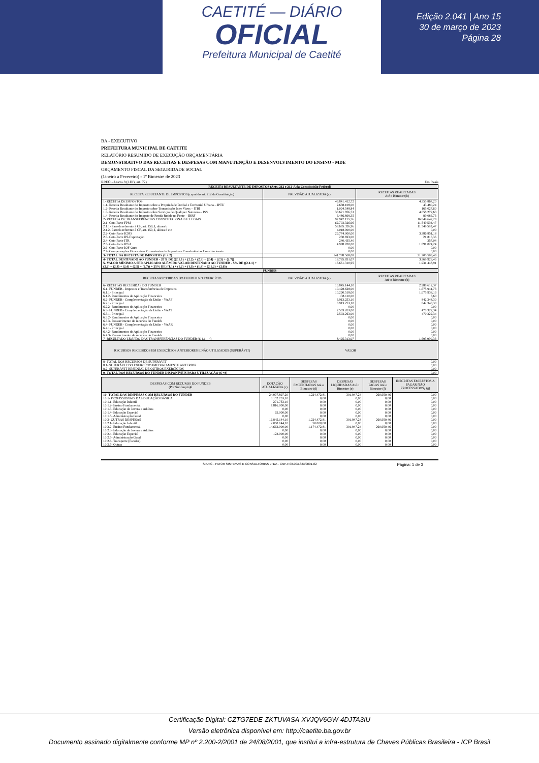CAETITÉ — DIÁRIO
OFICIAL
Prefeitura Municipal de Caetité
Edição 2.041 | Ano 15
30 de março de 2023
Página 28
BA - EXECUTIVO
PREFEITURA MUNICIPAL DE CAETITE
RELATÓRIO RESUMIDO DE EXECUÇÃO ORÇAMENTÁRIA
DEMONSTRATIVO DAS RECEITAS E DESPESAS COM MANUTENÇÃO E DESENVOLVIMENTO DO ENSINO - MDE
ORÇAMENTO FISCAL DA SEGURIDADE SOCIAL
(Janeiro a Fevereiro) - 1º Bimestre de 2023
RREO - Anexo 8 (LDB, art. 72) Em Reais
| RECEITA RESULTANTE DE IMPOSTOS (Arts. 212 e 212-A da Constituição Federal) | | |
| RECEITA RESULTANTE DE IMPOSTOS (caput do art. 212 da Constituição) | PREVISÃO ATUALIZADA (a) | RECEITAS REALIZADAS Até o Bimestre(b) |
| 1- RECEITA DE IMPOSTOS | 43.841.412,72 | 4.355.867,20 |
| 1.1- Receita Resultante do Imposto sobre a Propriedade Predial e Territorial Urbana – IPTU | 2.638.108,00 | 43.480,24 |
| 1.2- Receita Resultante do Imposto sobre Transmissão Inter Vivos – ITBI | 1.094.548,84 | 165.027,60 |
| 1.3- Receita Resultante do Imposto sobre Serviços de Qualquer Natureza – ISS | 33.621.856,53 | 4.058.272,63 |
| 1.4- Receita Resultante do Imposto de Renda Retido na Fonte – IRRF | 6.486.899,35 | 89.086,73 |
| 2- RECEITA DE TRANSFERÊNCIAS CONSTITUCIONAIS E LEGAIS | 97.947.155,36 | 16.849.642,29 |
| 2.1- Cota-Parte FPM | 62.703.326,96 | 11.549.593,47 |
| 2.1.1- Parcela referente à CF, art. 159, I, alínea b | 58.685.326,96 | 11.549.593,47 |
| 2.1.2- Parcela referente à CF, art. 159, I, alínea d e e | 4.018.000,00 | 0,00 |
| 2.2- Cota-Parte ICMS | 29.774.000,00 | 3.386.851,18 |
| 2.3- Cota-Parte IPI-Exportação | 230.693,00 | 21.816,36 |
| 2.4- Cota-Parte ITR | 240.435,40 | 357,04 |
| 2.5- Cota-Parte IPVA | 4.998.700,00 | 1.891.024,24 |
| 2.6- Cota-Parte IOF-Ouro | 0,00 | 0,00 |
| 2.7- Compensações Financeiras Provenientes de Impostos e Transferências Constitucionais | 0,00 | 0,00 |
| 3- TOTAL DA RECEITA DE IMPOSTOS (1 + 2) | 141.788.568,08 | 21.205.509,49 |
| 4- TOTAL DESTINADO AO FUNDEB - 20% DE ((2.1.1) + (2.2) + (2.3) + (2.4) + (2.5) + (2.7)) | 18.785.831,07 | 3.369.928,46 |
| 5- VALOR MÍNIMO A SER APLICADO ALÉM DO VALOR DESTINADO AO FUNDEB - 5% DE ((2.1.1) + (2.2) + (2.3) + (2.4) + (2.5) + (2.7)) + 25% DE ((1.1) + (1.2) + (1.3) + (1.4) + (2.1.2) + (2.6)) | 16.661.310,95 | 1.931.448,91 |
| FUNDEB | | |
| RECEITAS RECEBIDAS DO FUNDEB NO EXERCÍCIO | PREVISÃO ATUALIZADA (a) | RECEITAS REALIZADAS Até o Bimestre (b) |
| 6- RECEITAS RECEBIDAS DO FUNDEB | 16.845.144,10 | 2.988.612,37 |
| 6.1- FUNDEB - Impostos e Transferências de Impostos | 10.428.628,00 | 1.675.941,73 |
| 6.1.1- Principal | 10.290.518,00 | 1.675.938,13 |
| 6.1.2- Rendimentos de Aplicação Financeira | 138.110,00 | 3,60 |
| 6.2- FUNDEB - Complementação da União - VAAF | 3.913.253,10 | 842.348,30 |
| 6.2.1- Principal | 3.913.253,10 | 842.348,30 |
| 6.2.2- Rendimentos de Aplicação Financeira | 0,00 | 0,00 |
| 6.3- FUNDEB - Complementação da União - VAAT | 2.503.263,00 | 470.322,34 |
| 6.3.1- Principal | 2.503.263,00 | 470.322,34 |
| 6.3.2- Rendimentos de Aplicação Financeira | 0,00 | 0,00 |
| 6.3.3- Ressarcimento de recursos do Fundeb | 0,00 | 0,00 |
| 6.4- FUNDEB - Complementação da União - VAAR | 0,00 | 0,00 |
| 6.4.1- Principal | 0,00 | 0,00 |
| 6.4.2- Rendimentos de Aplicação Financeira | 0,00 | 0,00 |
| 6.4.3- Ressarcimento de recursos do Fundeb | 0,00 | 0,00 |
| 7- RESULTADO LÍQUIDO DAS TRANSFERÊNCIAS DO FUNDEB (6.1.1 – 4) | -8.495.313,07 | -1.693.990,33 |
| RECURSOS RECEBIDOS EM EXERCÍCIOS ANTERIORES E NÃO UTILIZADOS (SUPERÁVIT) | VALOR | |
| 8- TOTAL DOS RECURSOS DE SUPERÁVIT | 0,00 | |
| 8.1- SUPERÁVIT DO EXERCÍCIO IMEDIATAMENTE ANTERIOR | 0,00 | |
| 8.2- SUPERÁVIT RESIDUAL DE OUTROS EXERCÍCIOS | 0,00 | |
| 9- TOTAL DOS RECURSOS DO FUNDEB DISPONÍVEIS PARA UTILIZAÇÃO (6 +8) | 0,00 | |
| DESPESAS COM RECUROS DO FUNDEB (Por Subfunção)6 | DOTAÇÃO ATUALIZADA (c) | DESPESAS EMPENHADAS Até o Bimestre (d) | DESPESAS LIQUIDADAS Até o Bimestre (e) | DESPESAS PAGAS Até o Bimestre (f) | INSCRITAS EM RESTOS A PAGAR NÃO PROCESSADOS<sub>6</sub> (g) |
| --- | --- | --- | --- | --- | --- |
| 10- TOTAL DAS DESPESAS COM RECURSOS DO FUNDEB | 24.997.897,20 | 1.224.472,81 | 301.947,24 | 260.950,46 | 0,00 |
| 10.1- PROFISSIONAIS DA EDUCAÇÃO BÁSICA | 8.152.753,10 | 0,00 | 0,00 | 0,00 | 0,00 |
| 10.1.1- Educação Infantil | 271.753,10 | 0,00 | 0,00 | 0,00 | 0,00 |
| 10.1.2- Ensino Fundamental | 7.816.000,00 | 0,00 | 0,00 | 0,00 | 0,00 |
| 10.1.3- Educação de Jovens e Adultos | 0,00 | 0,00 | 0,00 | 0,00 | 0,00 |
| 10.1.4- Educação Especial | 65.000,00 | 0,00 | 0,00 | 0,00 | 0,00 |
| 10.1.5- Administração Geral | 0,00 | 0,00 | 0,00 | 0,00 | 0,00 |
| 10.2- OUTRAS DESPESAS | 16.845.144,10 | 1.224.472,81 | 301.947,24 | 260.950,46 | 0,00 |
| 10.2.1- Educação Infantil | 2.060.144,10 | 50.000,00 | 0,00 | 0,00 | 0,00 |
| 10.2.2- Ensino Fundamental | 14.663.000,00 | 1.174.472,81 | 301.947,24 | 260.950,46 | 0,00 |
| 10.2.3- Educação de Jovens e Adultos | 0,00 | 0,00 | 0,00 | 0,00 | 0,00 |
| 10.2.4- Educação Especial | 122.000,00 | 0,00 | 0,00 | 0,00 | 0,00 |
| 10.2.5- Administração Geral | 0,00 | 0,00 | 0,00 | 0,00 | 0,00 |
| 10.2.6- Transporte (Escolar) | 0,00 | 0,00 | 0,00 | 0,00 | 0,00 |
| 10.2.7- Outras | 0,00 | 0,00 | 0,00 | 0,00 | 0,00 |
SIAFIC - FATOR SISTEMAS E CONSULTORIAS LTDA - CNPJ: 08.003.823/0001-82 Página: 1 de 3
Certificação Digital: CZTG7EDE-ZKTUVASA-XVJQV6GW-4DJTA3IU
Versão eletrônica disponível em: http://caetite.ba.gov.br
Documento assinado digitalmente conforme MP nº 2.200-2/2001 de 24/08/2001, que institui a infra-estrutura de Chaves Públicas Brasileira - ICP Brasil